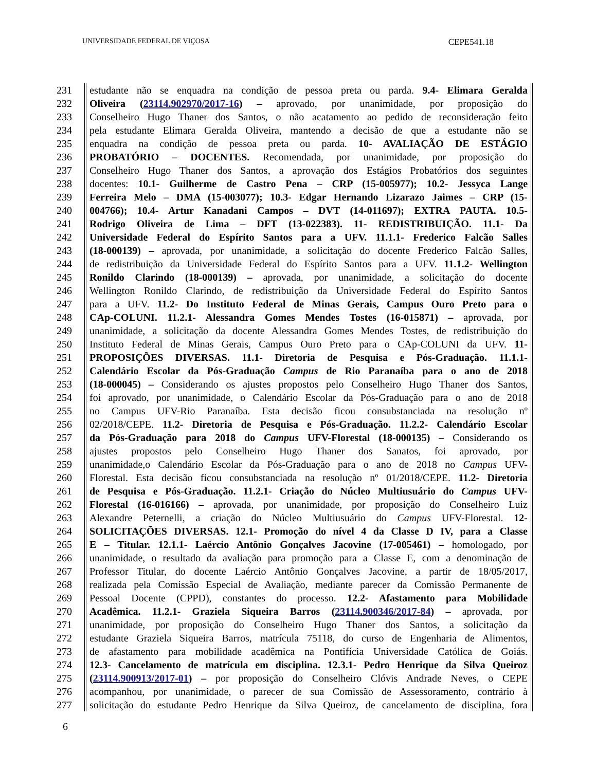UNIVERSIDADE FEDERAL DE VIÇOSA CEPE541.18
231 estudante não se enquadra na condição de pessoa preta ou parda. 9.4- Elimara Geralda
232 Oliveira (23114.902970/2017-16) – aprovado, por unanimidade, por proposição do
233 Conselheiro Hugo Thaner dos Santos, o não acatamento ao pedido de reconsideração feito
234 pela estudante Elimara Geralda Oliveira, mantendo a decisão de que a estudante não se
235 enquadra na condição de pessoa preta ou parda. 10- AVALIAÇÃO DE ESTÁGIO
236 PROBATÓRIO – DOCENTES. Recomendada, por unanimidade, por proposição do
237 Conselheiro Hugo Thaner dos Santos, a aprovação dos Estágios Probatórios dos seguintes
238 docentes: 10.1- Guilherme de Castro Pena – CRP (15-005977); 10.2- Jessyca Lange
239 Ferreira Melo – DMA (15-003077); 10.3- Edgar Hernando Lizarazo Jaimes – CRP (15-
240 004766); 10.4- Artur Kanadani Campos – DVT (14-011697); EXTRA PAUTA. 10.5-
241 Rodrigo Oliveira de Lima – DFT (13-022383). 11- REDISTRIBUIÇÃO. 11.1- Da
242 Universidade Federal do Espírito Santos para a UFV. 11.1.1- Frederico Falcão Salles
243 (18-000139) – aprovada, por unanimidade, a solicitação do docente Frederico Falcão Salles,
244 de redistribuição da Universidade Federal do Espírito Santos para a UFV. 11.1.2- Wellington
245 Ronildo Clarindo (18-000139) – aprovada, por unanimidade, a solicitação do docente
246 Wellington Ronildo Clarindo, de redistribuição da Universidade Federal do Espírito Santos
247 para a UFV. 11.2- Do Instituto Federal de Minas Gerais, Campus Ouro Preto para o
248 CAp-COLUNI. 11.2.1- Alessandra Gomes Mendes Tostes (16-015871) – aprovada, por
249 unanimidade, a solicitação da docente Alessandra Gomes Mendes Tostes, de redistribuição do
250 Instituto Federal de Minas Gerais, Campus Ouro Preto para o CAp-COLUNI da UFV. 11-
251 PROPOSIÇÕES DIVERSAS. 11.1- Diretoria de Pesquisa e Pós-Graduação. 11.1.1-
252 Calendário Escolar da Pós-Graduação Campus de Rio Paranaíba para o ano de 2018
253 (18-000045) – Considerando os ajustes propostos pelo Conselheiro Hugo Thaner dos Santos,
254 foi aprovado, por unanimidade, o Calendário Escolar da Pós-Graduação para o ano de 2018
255 no Campus UFV-Rio Paranaíba. Esta decisão ficou consubstanciada na resolução nº
256 02/2018/CEPE. 11.2- Diretoria de Pesquisa e Pós-Graduação. 11.2.2- Calendário Escolar
257 da Pós-Graduação para 2018 do Campus UFV-Florestal (18-000135) – Considerando os
258 ajustes propostos pelo Conselheiro Hugo Thaner dos Sanatos, foi aprovado, por
259 unanimidade,o Calendário Escolar da Pós-Graduação para o ano de 2018 no Campus UFV-
260 Florestal. Esta decisão ficou consubstanciada na resolução nº 01/2018/CEPE. 11.2- Diretoria
261 de Pesquisa e Pós-Graduação. 11.2.1- Criação do Núcleo Multiusuário do Campus UFV-
262 Florestal (16-016166) – aprovada, por unanimidade, por proposição do Conselheiro Luiz
263 Alexandre Peternelli, a criação do Núcleo Multiusuário do Campus UFV-Florestal. 12-
264 SOLICITAÇÕES DIVERSAS. 12.1- Promoção do nível 4 da Classe D IV, para a Classe
265 E – Titular. 12.1.1- Laércio Antônio Gonçalves Jacovine (17-005461) – homologado, por
266 unanimidade, o resultado da avaliação para promoção para a Classe E, com a denominação de
267 Professor Titular, do docente Laércio Antônio Gonçalves Jacovine, a partir de 18/05/2017,
268 realizada pela Comissão Especial de Avaliação, mediante parecer da Comissão Permanente de
269 Pessoal Docente (CPPD), constantes do processo. 12.2- Afastamento para Mobilidade
270 Acadêmica. 11.2.1- Graziela Siqueira Barros (23114.900346/2017-84) – aprovada, por
271 unanimidade, por proposição do Conselheiro Hugo Thaner dos Santos, a solicitação da
272 estudante Graziela Siqueira Barros, matrícula 75118, do curso de Engenharia de Alimentos,
273 de afastamento para mobilidade acadêmica na Pontifícia Universidade Católica de Goiás.
274 12.3- Cancelamento de matrícula em disciplina. 12.3.1- Pedro Henrique da Silva Queiroz
275 (23114.900913/2017-01) – por proposição do Conselheiro Clóvis Andrade Neves, o CEPE
276 acompanhou, por unanimidade, o parecer de sua Comissão de Assessoramento, contrário à
277 solicitação do estudante Pedro Henrique da Silva Queiroz, de cancelamento de disciplina, fora
6